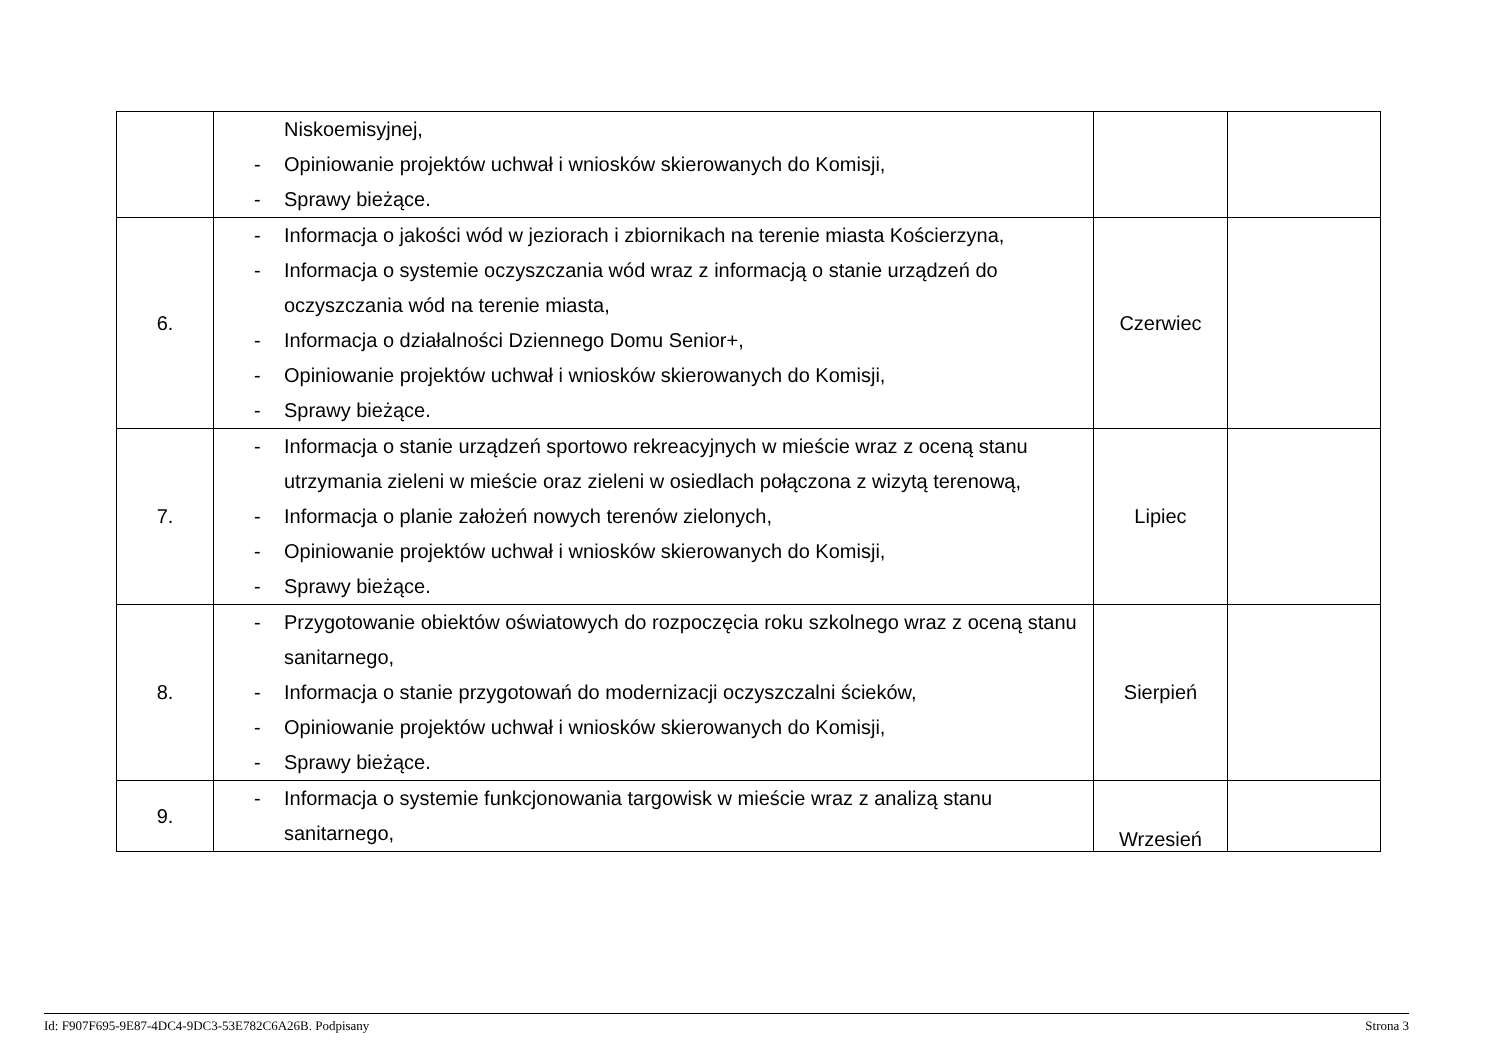| | Niskoemisyjnej, - Opiniowanie projektów uchwał i wniosków skierowanych do Komisji, - Sprawy bieżące. | | |
| 6. | - Informacja o jakości wód w jeziorach i zbiornikach na terenie miasta Kościerzyna, - Informacja o systemie oczyszczania wód wraz z informacją o stanie urządzeń do oczyszczania wód na terenie miasta, - Informacja o działalności Dziennego Domu Senior+, - Opiniowanie projektów uchwał i wniosków skierowanych do Komisji, - Sprawy bieżące. | Czerwiec | |
| 7. | - Informacja o stanie urządzeń sportowo rekreacyjnych w mieście wraz z oceną stanu utrzymania zieleni w mieście oraz zieleni w osiedlach połączona z wizytą terenową, - Informacja o planie założeń nowych terenów zielonych, - Opiniowanie projektów uchwał i wniosków skierowanych do Komisji, - Sprawy bieżące. | Lipiec | |
| 8. | - Przygotowanie obiektów oświatowych do rozpoczęcia roku szkolnego wraz z oceną stanu sanitarnego, - Informacja o stanie przygotowań do modernizacji oczyszczalni ścieków, - Opiniowanie projektów uchwał i wniosków skierowanych do Komisji, - Sprawy bieżące. | Sierpień | |
| 9. | - Informacja o systemie funkcjonowania targowisk w mieście wraz z analizą stanu sanitarnego, | Wrzesień | |
Id: F907F695-9E87-4DC4-9DC3-53E782C6A26B. Podpisany Strona 3